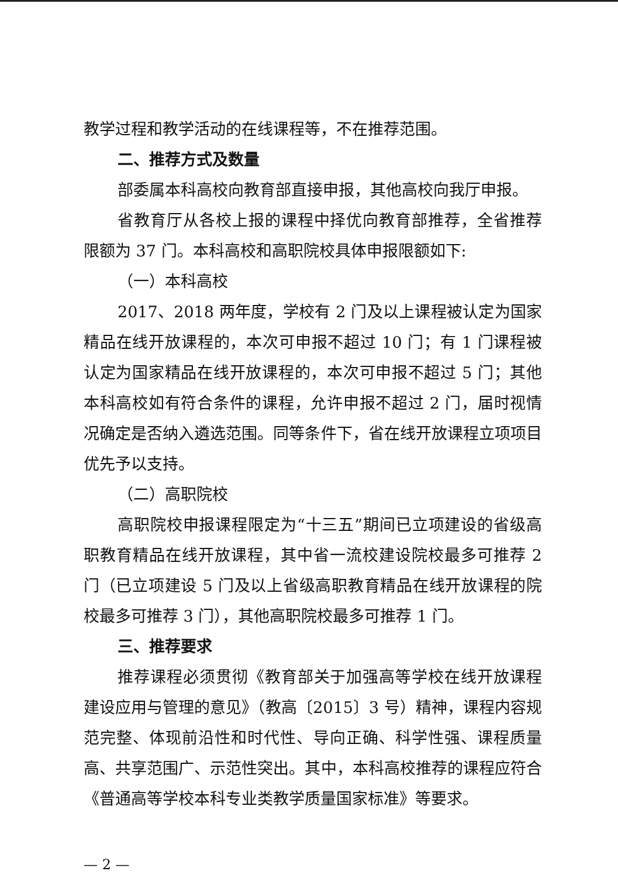教学过程和教学活动的在线课程等，不在推荐范围。
二、推荐方式及数量
部委属本科高校向教育部直接申报，其他高校向我厅申报。
省教育厅从各校上报的课程中择优向教育部推荐，全省推荐限额为 37 门。本科高校和高职院校具体申报限额如下:
（一）本科高校
2017、2018 两年度，学校有 2 门及以上课程被认定为国家精品在线开放课程的，本次可申报不超过 10 门；有 1 门课程被认定为国家精品在线开放课程的，本次可申报不超过 5 门；其他本科高校如有符合条件的课程，允许申报不超过 2 门，届时视情况确定是否纳入遴选范围。同等条件下，省在线开放课程立项项目优先予以支持。
（二）高职院校
高职院校申报课程限定为“十三五”期间已立项建设的省级高职教育精品在线开放课程，其中省一流校建设院校最多可推荐 2 门（已立项建设 5 门及以上省级高职教育精品在线开放课程的院校最多可推荐 3 门），其他高职院校最多可推荐 1 门。
三、推荐要求
推荐课程必须贯彻《教育部关于加强高等学校在线开放课程建设应用与管理的意见》（教高〔2015〕3 号）精神，课程内容规范完整、体现前沿性和时代性、导向正确、科学性强、课程质量高、共享范围广、示范性突出。其中，本科高校推荐的课程应符合《普通高等学校本科专业类教学质量国家标准》等要求。
— 2 —